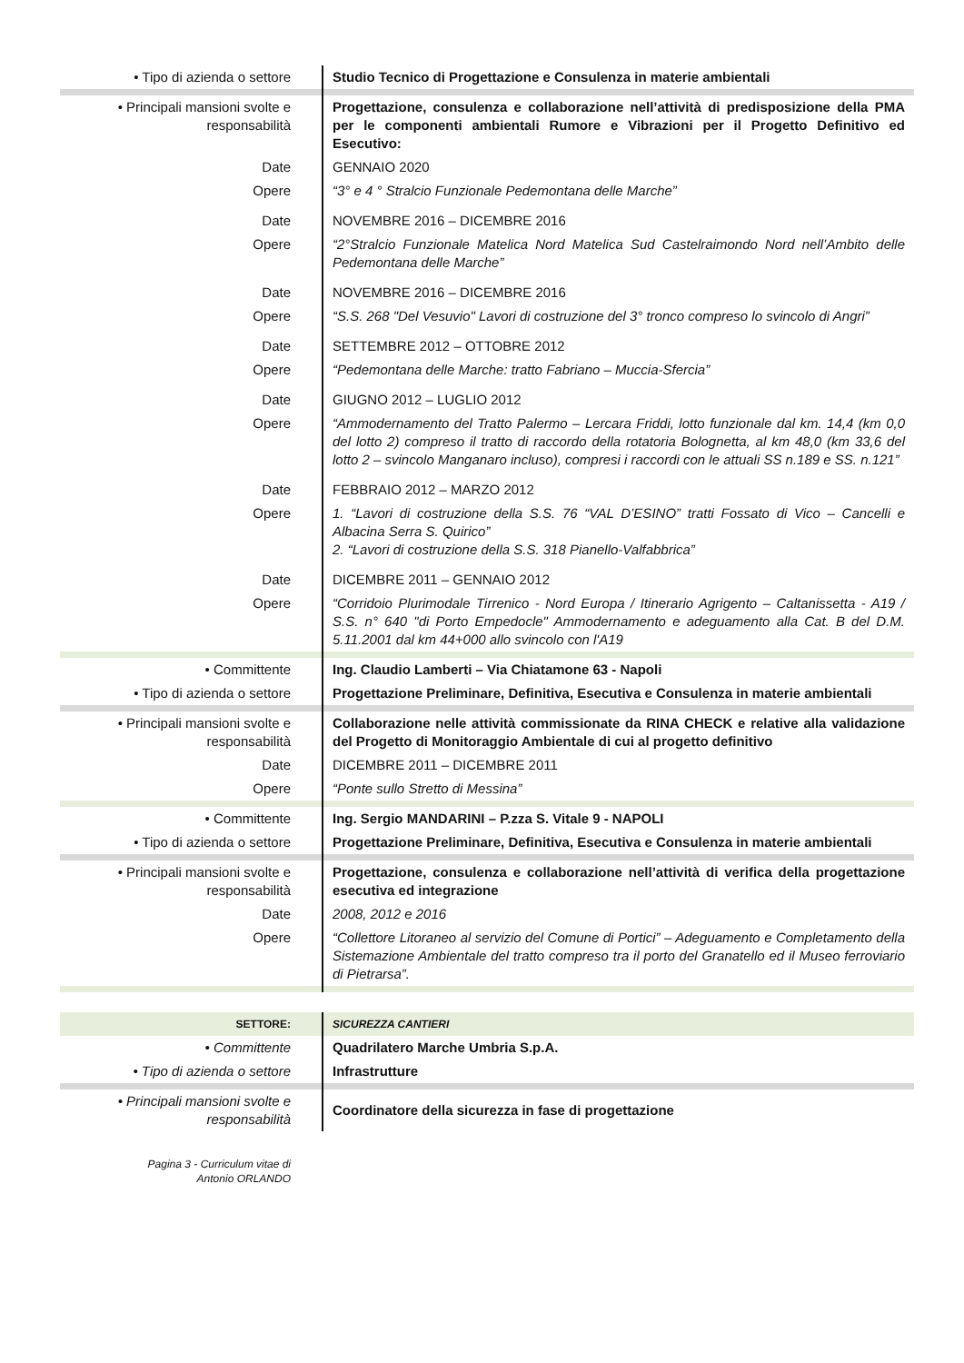| • Tipo di azienda o settore | Studio Tecnico di Progettazione e Consulenza in materie ambientali |
| • Principali mansioni svolte e responsabilità | Progettazione, consulenza e collaborazione nell’attività di predisposizione della PMA per le componenti ambientali Rumore e Vibrazioni per il Progetto Definitivo ed Esecutivo: |
| Date | GENNAIO 2020 |
| Opere | “3° e 4 ° Stralcio Funzionale Pedemontana delle Marche” |
| Date | NOVEMBRE 2016 – DICEMBRE 2016 |
| Opere | “2°Stralcio Funzionale Matelica Nord Matelica Sud Castelraimondo Nord nell’Ambito delle Pedemontana delle Marche” |
| Date | NOVEMBRE 2016 – DICEMBRE 2016 |
| Opere | “S.S. 268 "Del Vesuvio" Lavori di costruzione del 3° tronco compreso lo svincolo di Angri” |
| Date | SETTEMBRE 2012 – OTTOBRE 2012 |
| Opere | “Pedemontana delle Marche: tratto Fabriano – Muccia-Sfercia” |
| Date | GIUGNO 2012 – LUGLIO 2012 |
| Opere | “Ammodernamento del Tratto Palermo – Lercara Friddi, lotto funzionale dal km. 14,4 (km 0,0 del lotto 2) compreso il tratto di raccordo della rotatoria Bolognetta, al km 48,0 (km 33,6 del lotto 2 – svincolo Manganaro incluso), compresi i raccordi con le attuali SS n.189 e SS. n.121” |
| Date | FEBBRAIO 2012 – MARZO 2012 |
| Opere | 1. “Lavori di costruzione della S.S. 76 “VAL D’ESINO” tratti Fossato di Vico – Cancelli e Albacina Serra S. Quirico” 2. “Lavori di costruzione della S.S. 318 Pianello-Valfabbrica” |
| Date | DICEMBRE 2011 – GENNAIO 2012 |
| Opere | “Corridoio Plurimodale Tirrenico - Nord Europa / Itinerario Agrigento – Caltanissetta - A19 / S.S. n° 640 "di Porto Empedocle" Ammodernamento e adeguamento alla Cat. B del D.M. 5.11.2001 dal km 44+000 allo svincolo con l'A19 |
| • Committente | Ing. Claudio Lamberti – Via Chiatamone 63 - Napoli |
| • Tipo di azienda o settore | Progettazione Preliminare, Definitiva, Esecutiva e Consulenza in materie ambientali |
| • Principali mansioni svolte e responsabilità | Collaborazione nelle attività commissionate da RINA CHECK e relative alla validazione del Progetto di Monitoraggio Ambientale di cui al progetto definitivo |
| Date | DICEMBRE 2011 – DICEMBRE 2011 |
| Opere | “Ponte sullo Stretto di Messina” |
| • Committente | Ing. Sergio MANDARINI – P.zza S. Vitale 9 - NAPOLI |
| • Tipo di azienda o settore | Progettazione Preliminare, Definitiva, Esecutiva e Consulenza in materie ambientali |
| • Principali mansioni svolte e responsabilità | Progettazione, consulenza e collaborazione nell’attività di verifica della progettazione esecutiva ed integrazione |
| Date | 2008, 2012 e 2016 |
| Opere | “Collettore Litoraneo al servizio del Comune di Portici” – Adeguamento e Completamento della Sistemazione Ambientale del tratto compreso tra il porto del Granatello ed il Museo ferroviario di Pietrarsa”. |
| SETTORE: | SICUREZZA CANTIERI |
| • Committente | Quadrilatero Marche Umbria S.p.A. |
| • Tipo di azienda o settore | Infrastrutture |
| • Principali mansioni svolte e responsabilità | Coordinatore della sicurezza in fase di progettazione |
Pagina 3 - Curriculum vitae di
Antonio ORLANDO